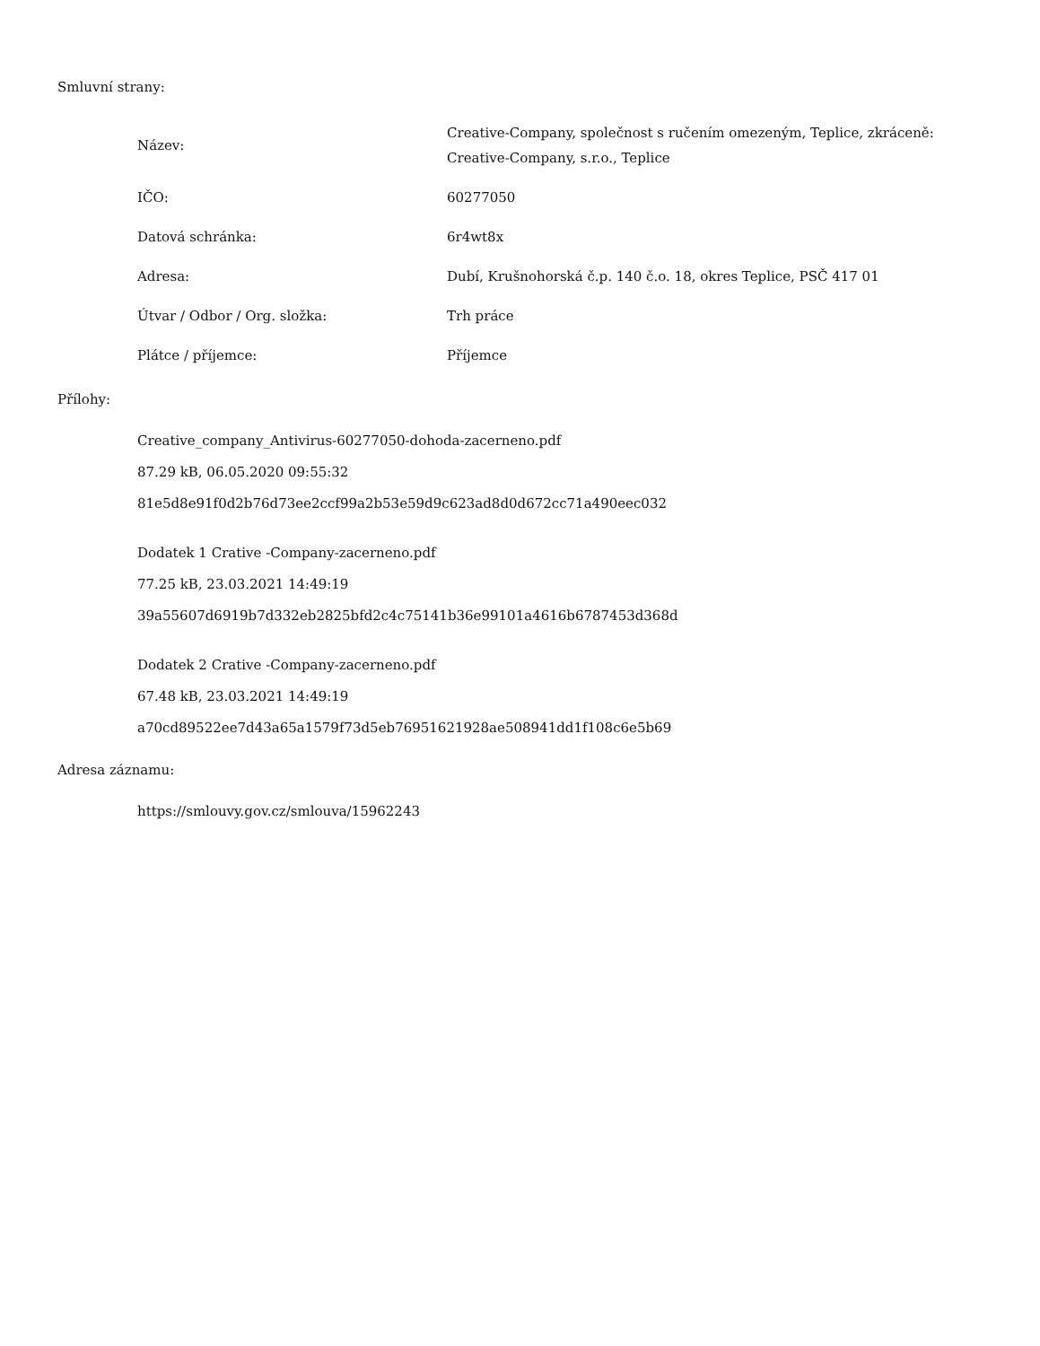Smluvní strany:
| Název: | Creative-Company, společnost s ručením omezeným, Teplice, zkráceně: Creative-Company, s.r.o., Teplice |
| IČO: | 60277050 |
| Datová schránka: | 6r4wt8x |
| Adresa: | Dubí, Krušnohorská č.p. 140 č.o. 18, okres Teplice, PSČ 417 01 |
| Útvar / Odbor / Org. složka: | Trh práce |
| Plátce / příjemce: | Příjemce |
Přílohy:
Creative_company_Antivirus-60277050-dohoda-zacerneno.pdf
87.29 kB, 06.05.2020 09:55:32
81e5d8e91f0d2b76d73ee2ccf99a2b53e59d9c623ad8d0d672cc71a490eec032
Dodatek 1 Crative -Company-zacerneno.pdf
77.25 kB, 23.03.2021 14:49:19
39a55607d6919b7d332eb2825bfd2c4c75141b36e99101a4616b6787453d368d
Dodatek 2 Crative -Company-zacerneno.pdf
67.48 kB, 23.03.2021 14:49:19
a70cd89522ee7d43a65a1579f73d5eb76951621928ae508941dd1f108c6e5b69
Adresa záznamu:
https://smlouvy.gov.cz/smlouva/15962243